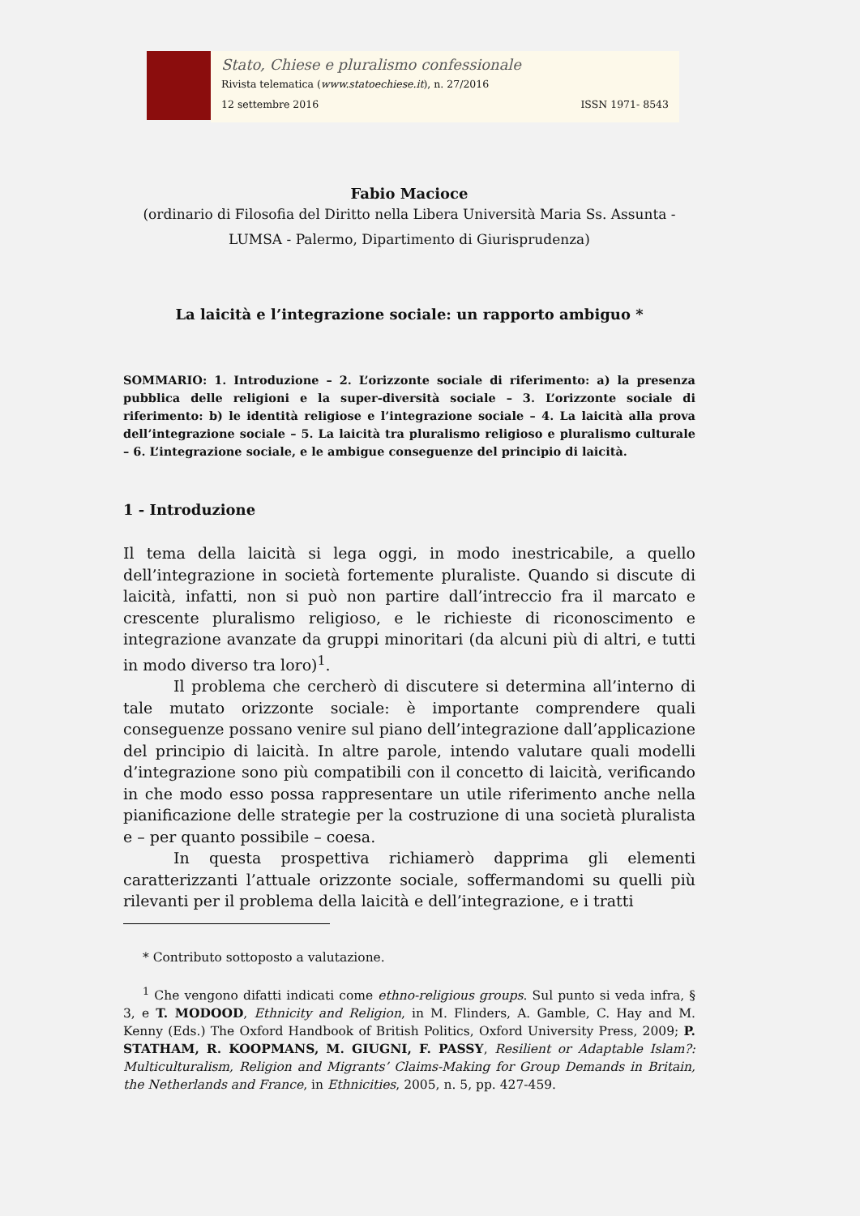Stato, Chiese e pluralismo confessionale
Rivista telematica (www.statoechiese.it), n. 27/2016
12 settembre 2016 ISSN 1971- 8543
Fabio Macioce
(ordinario di Filosofia del Diritto nella Libera Università Maria Ss. Assunta - LUMSA - Palermo, Dipartimento di Giurisprudenza)
La laicità e l’integrazione sociale: un rapporto ambiguo *
SOMMARIO: 1. Introduzione – 2. L’orizzonte sociale di riferimento: a) la presenza pubblica delle religioni e la super-diversità sociale – 3. L’orizzonte sociale di riferimento: b) le identità religiose e l’integrazione sociale – 4. La laicità alla prova dell’integrazione sociale – 5. La laicità tra pluralismo religioso e pluralismo culturale – 6. L’integrazione sociale, e le ambigue conseguenze del principio di laicità.
1 - Introduzione
Il tema della laicità si lega oggi, in modo inestricabile, a quello dell’integrazione in società fortemente pluraliste. Quando si discute di laicità, infatti, non si può non partire dall’intreccio fra il marcato e crescente pluralismo religioso, e le richieste di riconoscimento e integrazione avanzate da gruppi minoritari (da alcuni più di altri, e tutti in modo diverso tra loro)<sup>1</sup>.
Il problema che cercherò di discutere si determina all’interno di tale mutato orizzonte sociale: è importante comprendere quali conseguenze possano venire sul piano dell’integrazione dall’applicazione del principio di laicità. In altre parole, intendo valutare quali modelli d’integrazione sono più compatibili con il concetto di laicità, verificando in che modo esso possa rappresentare un utile riferimento anche nella pianificazione delle strategie per la costruzione di una società pluralista e – per quanto possibile – coesa.
In questa prospettiva richiamerò dapprima gli elementi caratterizzanti l’attuale orizzonte sociale, soffermandomi su quelli più rilevanti per il problema della laicità e dell’integrazione, e i tratti
* Contributo sottoposto a valutazione.
<sup>1</sup> Che vengono difatti indicati come ethno-religious groups. Sul punto si veda infra, § 3, e T. MODOOD, Ethnicity and Religion, in M. Flinders, A. Gamble, C. Hay and M. Kenny (Eds.) The Oxford Handbook of British Politics, Oxford University Press, 2009; P. STATHAM, R. KOOPMANS, M. GIUGNI, F. PASSY, Resilient or Adaptable Islam?: Multiculturalism, Religion and Migrants’ Claims-Making for Group Demands in Britain, the Netherlands and France, in Ethnicities, 2005, n. 5, pp. 427-459.